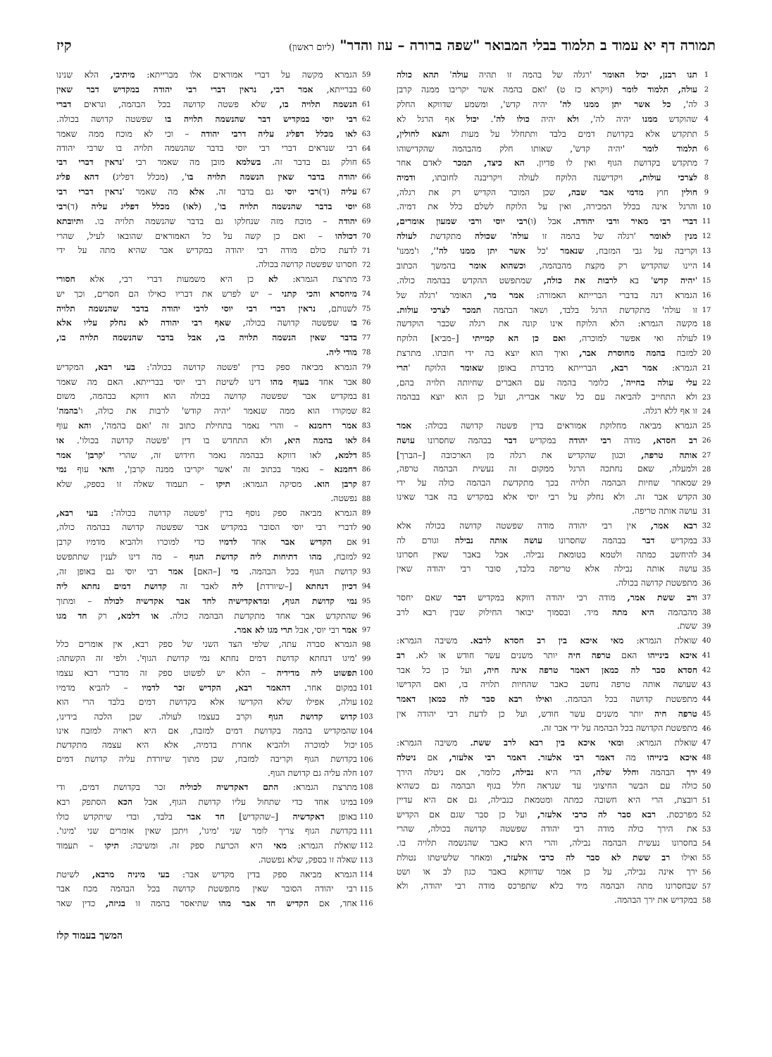תמורה דף יא עמוד ב תלמוד בבלי המבואר "שפה ברורה – עוז והדר" (ליום ראשון) קיז
1 תנו רבנן, יכול האומר 'רגלה של בהמה זו תהיה עולה' תהא כולה
2 עולה, תלמוד לומר (ויקרא כז ט) 'ואם בהמה אשר יקריבו ממנה קרבן
3 לה', כל אשר יתן ממנו לה' יהיה קדש', ומשמע שדווקא החלק
4 שהוקדש ממנו יהיה לה', ולא יהיה כולו לה'. יכול אף הרגל לא
5 תתקדש אלא בקדושת דמים בלבד ותתחלל על מעות ותצא לחולין,
6 תלמוד לומר 'יהיה קדש', שאותו חלק מהבהמה שהקדישוהו
7 מתקדש בקדושת הגוף ואין לו פדיון. הא כיצד, תמכר לאדם אחר
8 לצרכי עולות, ויקדישנה הלוקח לעולה ויקריבנה לחובתו, ודמיה
9 חולין חוץ מדמי אבר שבה, שכן המוכר הקדיש רק את רגלה,
10 והרגל אינה בכלל המכירה, ואין על הלוקח לשלם כלל את דמיה.
11 דברי רבי מאיר ורבי יהודה. אבל (ו)רבי יוסי ורבי שמעון אומרים,
12 מנין לאומר 'רגלה של בהמה זו עולה' שכולה מתקדשת לעולה
13 וקריבה על גבי המזבח, שנאמר 'כל אשר יתן ממנו לה'', ו'ממנו'
14 היינו שהקדיש רק מקצת מהבהמה, וכשהוא אומר בהמשך הכתוב
15 'יהיה קדש' בא לרבות את כולה, שמתפשט ההקדש בבהמה כולה.
16 הגמרא דנה בדברי הברייתא האמורה: אמר מר, האומר 'רגלה של
17 זו עולה' מתקדשת הרגל בלבד, ושאר הבהמה תמכר לצרכי עולות.
18 מקשה הגמרא: הלא הלוקח אינו קונה את רגלה שכבר הוקדשה
19 לעולה ואי אפשר למוכרה, ואם כן הא קמייתי [–מביא] הלוקח
20 למזבח בהמה מחוסרת אבר, ואיך הוא יוצא בה ידי חובתו. מתרצת
21 הגמרא: אמר רבא, הברייתא מדברת באופן שאומר הלוקח 'הרי
22 עלי עולה בחייה', כלומר בהמה עם האברים שחיותה תלויה בהם,
23 ולא התחייב להביאה עם כל שאר אבריה, ועל כן הוא יוצא בבהמה
24 זו אף ללא רגלה.
25 הגמרא מביאה מחלוקת אמוראים בדין פשטה קדושה בכולה: אמר
26 רב חסדא, מודה רבי יהודה במקדיש דבר בבהמה שחסרונו עושה
27 אותה טרפה, וכגון שהקדיש את רגלה מן הארכובה [–הברך]
28 ולמעלה, שאם נחתכה הרגל ממקום זה נעשית הבהמה טרפה,
29 שמאחר שחיות הבהמה תלויה בכך מתקדשת הבהמה כולה על ידי
30 הקדש אבר זה. ולא נחלק על רבי יוסי אלא במקדיש בה אבר שאינו
31 עושה אותה טריפה.
32 רבא אמר, אין רבי יהודה מודה שפשטה קדושה בכולה אלא
33 במקדיש דבר בבהמה שחסרונו עושה אותה נבילה וגורם לה
34 להיחשב כמתה ולטמא בטומאת נבילה. אבל באבר שאין חסרונו
35 עושה אותה נבילה אלא טריפה בלבד, סובר רבי יהודה שאין
36 מתפשטת קדושה בכולה.
37 ורב ששת אמר, מודה רבי יהודה דווקא במקדיש דבר שאם יחסר
38 מהבהמה היא מתה מיד. ובסמוך יבואר החילוק שבין רבא לרב
39 ששת.
40 שואלת הגמרא: מאי איכא בין רב חסדא לרבא. משיבה הגמרא:
41 איכא בינייהו האם טרפה חיה יותר משנים עשר חודש או לא. רב
42 חסדא סבר לה כמאן דאמר טרפה אינה חיה, ועל כן כל אבר
43 שעושה אותה טרפה נחשב כאבר שהחיות תלויה בו, ואם הקדישו
44 מתפשטת קדושה בכל הבהמה. ואילו רבא סבר לה כמאן דאמר
45 טרפה חיה יותר משנים עשר חודש, ועל כן לדעת רבי יהודה אין
46 מתפשטת הקדושה בכל הבהמה על ידי אבר זה.
47 שואלת הגמרא: ומאי איכא בין רבא לרב ששת. משיבה הגמרא:
48 איכא בינייהו מה דאמר רבי אלעזר. דאמר רבי אלעזר, אם ניטלה
49 ירך הבהמה וחלל שלה, הרי היא נבילה, כלומר, אם ניטלה הירך
50 כולה עם הבשר החיצוני עד שנראה חלל בגוף הבהמה גם כשהיא
51 רובצת, הרי היא חשובה כמתה ומטמאת כנבילה, גם אם היא עדיין
52 מפרכסת. רבא סבר לה כרבי אלעזר, ועל כן סבר שגם אם הקדיש
53 את הירך כולה מודה רבי יהודה שפשטה קדושה בכולה, שהרי
54 בחסרונו נעשית הבהמה נבילה, והרי היא כאבר שהנשמה תלויה בו.
55 ואילו רב ששת לא סבר לה כרבי אלעזר, ומאחר שלשיטתו נטולת
56 ירך אינה נבילה, על כן אמר שדווקא באבר כגון לב או ושט
57 שבחסרונו מתה הבהמה מיד בלא שתפרכס מודה רבי יהודה, ולא
58 במקדיש את ירך הבהמה.
59 הגמרא מקשה על דברי אמוראים אלו מברייתא: מיתיבי, הלא שנינו
60 בברייתא, אמר רבי, נראין דברי רבי יהודה במקדיש דבר שאין
61 הנשמה תלויה בו, שלא פשטה קדושה בכל הבהמה, ונראים דברי
62 רבי יוסי במקדיש דבר שהנשמה תלויה בו שפשטה קדושה בכולה.
63 לאו מכלל דפליג עליה דרבי יהודה – וכי לא מוכח ממה שאמר
64 רבי שנראים דברי רבי יוסי בדבר שהנשמה תלויה בו שרבי יהודה
65 חולק גם בדבר זה. בשלמא מובן מה שאמר רבי 'נראין דברי רבי
66 יהודה בדבר שאין הנשמה תלויה בו', (מכלל דפליג) דהא פליג
67 עליה (ד)רבי יוסי גם בדבר זה. אלא מה שאמר 'נראין דברי רבי
68 יוסי בדבר שהנשמה תלויה בו', (לאו) מכלל דפליג עליה (ד)רבי
69 יהודה – מוכח מזה שנחלקו גם בדבר שהנשמה תלויה בו. ותיובתא
70 דכולהו – ואם כן קשה על כל האמוראים שהובאו לעיל, שהרי
71 לדעת כולם מודה רבי יהודה במקדיש אבר שהיא מתה על ידי
72 חסרונו שפשטה קדושה בכולה.
73 מתרצת הגמרא: לא כן היא משמעות דברי רבי, אלא חסורי
74 מיחסרא והכי קתני – יש לפרש את דבריו כאילו הם חסרים, וכך יש
75 לשנותם, נראין דברי רבי יוסי לרבי יהודה בדבר שהנשמה תלויה
76 בו שפשטה קדושה בכולה, שאף רבי יהודה לא נחלק עליו אלא
77 בדבר שאין הנשמה תלויה בו, אבל בדבר שהנשמה תלויה בו,
78 מודי ליה.
79 הגמרא מביאה ספק בדין 'פשטה קדושה בכולה': בעי רבא, המקדיש
80 אבר אחד בעוף מהו דינו לשיטת רבי יוסי בברייתא. האם מה שאמר
81 במקדיש אבר שפשטה קדושה בכולה הוא דווקא בבהמה, משום
82 שמקורו הוא ממה שנאמר 'יהיה קודש' לרבות את כולה, ו'בהמה'
83 אמר רחמנא – והרי נאמר בתחילת כתוב זה 'ואם בהמה', והא עוף
84 לאו בהמה היא, ולא התחדש בו דין 'פשטה קדושה בכולו'. או
85 דלמא, לאו דווקא בבהמה נאמר חידוש זה, שהרי 'קרבן' אמר
86 רחמנא – נאמר בכתוב זה 'אשר יקריבו ממנה קרבן', והאי עוף נמי
87 קרבן הוא. מסיקה הגמרא: תיקו – תעמוד שאלה זו בספק, שלא
88 נפשטה.
89 הגמרא מביאה ספק נוסף בדין 'פשטה קדושה בכולה': בעי רבא,
90 לדברי רבי יוסי הסובר במקדיש אבר שפשטה קדושה בבהמה כולה,
91 אם הקדיש אבר אחד לדמיו כדי למוכרו ולהביא מדמיו קרבן
92 למזבח, מהו דתיחות ליה קדושת הגוף – מה דינו לענין שתתפשט
93 קדושת הגוף בכל הבהמה. מי [–האם] אמר רבי יוסי גם באופן זה,
94 דכיון דנחתא [–שיורדת] ליה לאבר זה קדושת דמים נחתא ליה
95 נמי קדושת הגוף, ומדאקדישיה לחד אבר אקדשיה לכולה – ומתוך
96 שהתקדש אבר אחד מתקדשת הבהמה כולה. או דלמא, רק חד מגו
97 אמר רבי יוסי, אבל תרי מגו לא אמר.
98 הגמרא סברה עתה, שלפי הצד השני של ספק רבא, אין אומרים כלל
99 'מיגו דנחתא קדושת דמים נחתא נמי קדושת הגוף'. ולפי זה הקשתה:
100 תפשוט ליה מדידיה – הלא יש לפשוט ספק זה מדברי רבא עצמו
101 במקום אחר. דהאמר רבא, הקדיש זכר לדמיו – להביא מדמיו
102 עולה, אפילו שלא הקדישו אלא בקדושת דמים בלבד הרי הוא
103 קדוש קדושת הגוף וקרב בעצמו לעולה. שכן הלכה בידינו,
104 שהמקדיש בהמה בקדושת דמים למזבח, אם היא ראויה למזבח אינו
105 יכול למוכרה ולהביא אחרת בדמיה, אלא היא עצמה מתקדשת
106 בקדושת הגוף וקריבה למזבח, שכן מתוך שיורדת עליה קדושת דמים
107 חלה עליה גם קדושת הגוף.
108 מתרצת הגמרא: התם דאקדשיה לכוליה זכר בקדושת דמים, ודי
109 במיגו אחד כדי שתחול עליו קדושת הגוף, אבל הכא הסתפק רבא
110 באופן דאקדשיה [–שהקדיש] חד אבר בלבד, ובדי שיתקדש כולו
111 בקדושת הגוף צריך לומר שני 'מיגו', ויתכן שאין אומרים שני 'מיגו'.
112 שואלת הגמרא: מאי היא הכרעת ספק זה. ומשיבה: תיקו – תעמוד
113 שאלה זו בספק, שלא נפשטה.
114 הגמרא מביאה ספק בדין מקדיש אבר: בעי מיניה מרבא, לשיטת
115 רבי יהודה הסובר שאין מתפשטת קדושה בכל הבהמה מכח אבר
116 אחד, אם הקדיש חד אבר מהו שתיאסר בהמה זו בגיזה, כדין שאר
המשך בעמוד קלז